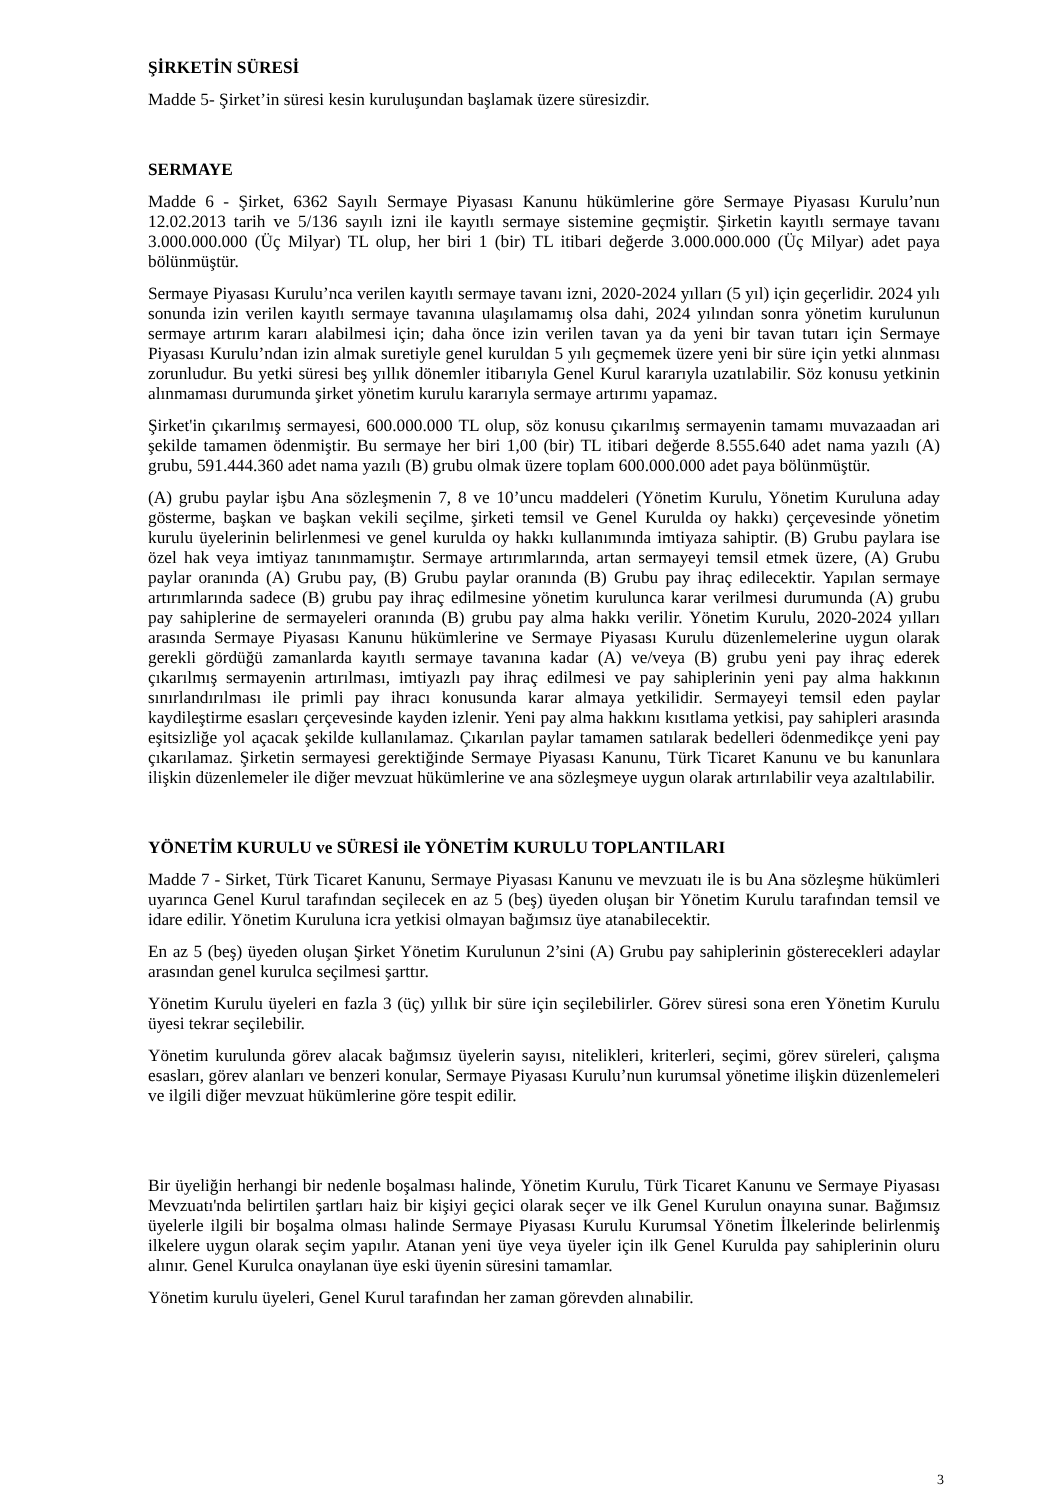ŞİRKETİN SÜRESİ
Madde 5- Şirket’in süresi kesin kuruluşundan başlamak üzere süresizdir.
SERMAYE
Madde 6 - Şirket, 6362 Sayılı Sermaye Piyasası Kanunu hükümlerine göre Sermaye Piyasası Kurulu’nun 12.02.2013 tarih ve 5/136 sayılı izni ile kayıtlı sermaye sistemine geçmiştir. Şirketin kayıtlı sermaye tavanı 3.000.000.000 (Üç Milyar) TL olup, her biri 1 (bir) TL itibari değerde 3.000.000.000 (Üç Milyar) adet paya bölünmüştür.
Sermaye Piyasası Kurulu’nca verilen kayıtlı sermaye tavanı izni, 2020-2024 yılları (5 yıl) için geçerlidir. 2024 yılı sonunda izin verilen kayıtlı sermaye tavanına ulaşılamamış olsa dahi, 2024 yılından sonra yönetim kurulunun sermaye artırım kararı alabilmesi için; daha önce izin verilen tavan ya da yeni bir tavan tutarı için Sermaye Piyasası Kurulu’ndan izin almak suretiyle genel kuruldan 5 yılı geçmemek üzere yeni bir süre için yetki alınması zorunludur. Bu yetki süresi beş yıllık dönemler itibarıyla Genel Kurul kararıyla uzatılabilir. Söz konusu yetkinin alınmaması durumunda şirket yönetim kurulu kararıyla sermaye artırımı yapamaz.
Şirket'in çıkarılmış sermayesi, 600.000.000 TL olup, söz konusu çıkarılmış sermayenin tamamı muvazaadan ari şekilde tamamen ödenmiştir. Bu sermaye her biri 1,00 (bir) TL itibari değerde 8.555.640 adet nama yazılı (A) grubu, 591.444.360 adet nama yazılı (B) grubu olmak üzere toplam 600.000.000 adet paya bölünmüştür.
(A) grubu paylar işbu Ana sözleşmenin 7, 8 ve 10’uncu maddeleri (Yönetim Kurulu, Yönetim Kuruluna aday gösterme, başkan ve başkan vekili seçilme, şirketi temsil ve Genel Kurulda oy hakkı) çerçevesinde yönetim kurulu üyelerinin belirlenmesi ve genel kurulda oy hakkı kullanımında imtiyaza sahiptir. (B) Grubu paylara ise özel hak veya imtiyaz tanınmamıştır. Sermaye artırımlarında, artan sermayeyi temsil etmek üzere, (A) Grubu paylar oranında (A) Grubu pay, (B) Grubu paylar oranında (B) Grubu pay ihraç edilecektir. Yapılan sermaye artırımlarında sadece (B) grubu pay ihraç edilmesine yönetim kurulunca karar verilmesi durumunda (A) grubu pay sahiplerine de sermayeleri oranında (B) grubu pay alma hakkı verilir. Yönetim Kurulu, 2020-2024 yılları arasında Sermaye Piyasası Kanunu hükümlerine ve Sermaye Piyasası Kurulu düzenlemelerine uygun olarak gerekli gördüğü zamanlarda kayıtlı sermaye tavanına kadar (A) ve/veya (B) grubu yeni pay ihraç ederek çıkarılmış sermayenin artırılması, imtiyazlı pay ihraç edilmesi ve pay sahiplerinin yeni pay alma hakkının sınırlandırılması ile primli pay ihracı konusunda karar almaya yetkilidir. Sermayeyi temsil eden paylar kaydileştirme esasları çerçevesinde kayden izlenir. Yeni pay alma hakkını kısıtlama yetkisi, pay sahipleri arasında eşitsizliğe yol açacak şekilde kullanılamaz. Çıkarılan paylar tamamen satılarak bedelleri ödenmedikçe yeni pay çıkarılamaz. Şirketin sermayesi gerektiğinde Sermaye Piyasası Kanunu, Türk Ticaret Kanunu ve bu kanunlara ilişkin düzenlemeler ile diğer mevzuat hükümlerine ve ana sözleşmeye uygun olarak artırılabilir veya azaltılabilir.
YÖNETİM KURULU ve SÜRESİ ile YÖNETİM KURULU TOPLANTILARI
Madde 7 - Sirket, Türk Ticaret Kanunu, Sermaye Piyasası Kanunu ve mevzuatı ile is bu Ana sözleşme hükümleri uyarınca Genel Kurul tarafından seçilecek en az 5 (beş) üyeden oluşan bir Yönetim Kurulu tarafından temsil ve idare edilir. Yönetim Kuruluna icra yetkisi olmayan bağımsız üye atanabilecektir.
En az 5 (beş) üyeden oluşan Şirket Yönetim Kurulunun 2’sini (A) Grubu pay sahiplerinin gösterecekleri adaylar arasından genel kurulca seçilmesi şarttır.
Yönetim Kurulu üyeleri en fazla 3 (üç) yıllık bir süre için seçilebilirler. Görev süresi sona eren Yönetim Kurulu üyesi tekrar seçilebilir.
Yönetim kurulunda görev alacak bağımsız üyelerin sayısı, nitelikleri, kriterleri, seçimi, görev süreleri, çalışma esasları, görev alanları ve benzeri konular, Sermaye Piyasası Kurulu’nun kurumsal yönetime ilişkin düzenlemeleri ve ilgili diğer mevzuat hükümlerine göre tespit edilir.
Bir üyeliğin herhangi bir nedenle boşalması halinde, Yönetim Kurulu, Türk Ticaret Kanunu ve Sermaye Piyasası Mevzuatı'nda belirtilen şartları haiz bir kişiyi geçici olarak seçer ve ilk Genel Kurulun onayına sunar. Bağımsız üyelerle ilgili bir boşalma olması halinde Sermaye Piyasası Kurulu Kurumsal Yönetim İlkelerinde belirlenmiş ilkelere uygun olarak seçim yapılır. Atanan yeni üye veya üyeler için ilk Genel Kurulda pay sahiplerinin oluru alınır. Genel Kurulca onaylanan üye eski üyenin süresini tamamlar.
Yönetim kurulu üyeleri, Genel Kurul tarafından her zaman görevden alınabilir.
3